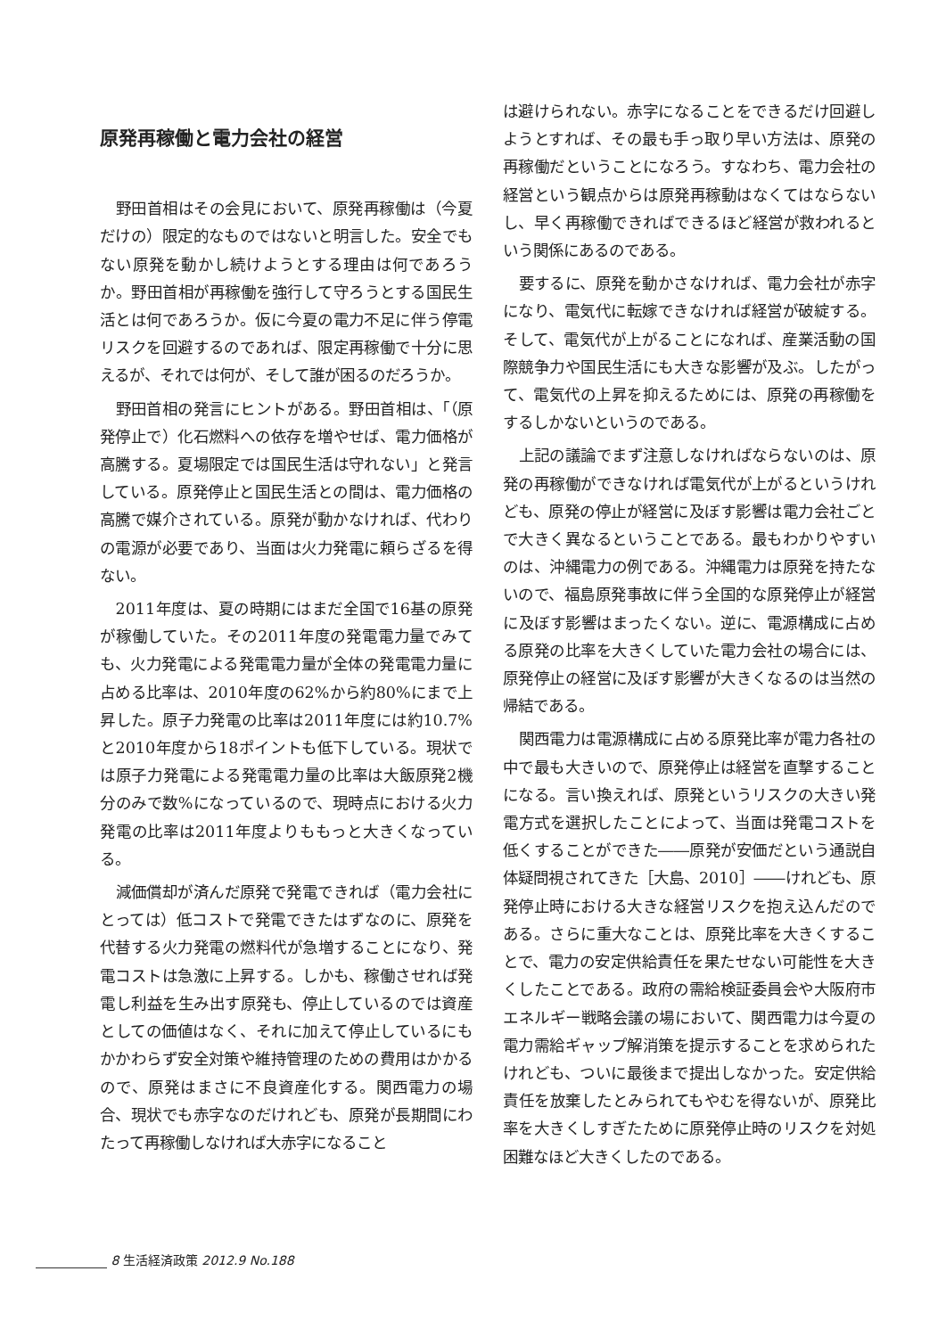原発再稼働と電力会社の経営
野田首相はその会見において、原発再稼働は（今夏だけの）限定的なものではないと明言した。安全でもない原発を動かし続けようとする理由は何であろうか。野田首相が再稼働を強行して守ろうとする国民生活とは何であろうか。仮に今夏の電力不足に伴う停電リスクを回避するのであれば、限定再稼働で十分に思えるが、それでは何が、そして誰が困るのだろうか。
野田首相の発言にヒントがある。野田首相は、「（原発停止で）化石燃料への依存を増やせば、電力価格が高騰する。夏場限定では国民生活は守れない」と発言している。原発停止と国民生活との間は、電力価格の高騰で媒介されている。原発が動かなければ、代わりの電源が必要であり、当面は火力発電に頼らざるを得ない。
2011年度は、夏の時期にはまだ全国で16基の原発が稼働していた。その2011年度の発電電力量でみても、火力発電による発電電力量が全体の発電電力量に占める比率は、2010年度の62%から約80%にまで上昇した。原子力発電の比率は2011年度には約10.7%と2010年度から18ポイントも低下している。現状では原子力発電による発電電力量の比率は大飯原発2機分のみで数%になっているので、現時点における火力発電の比率は2011年度よりももっと大きくなっている。
減価償却が済んだ原発で発電できれば（電力会社にとっては）低コストで発電できたはずなのに、原発を代替する火力発電の燃料代が急増することになり、発電コストは急激に上昇する。しかも、稼働させれば発電し利益を生み出す原発も、停止しているのでは資産としての価値はなく、それに加えて停止しているにもかかわらず安全対策や維持管理のための費用はかかるので、原発はまさに不良資産化する。関西電力の場合、現状でも赤字なのだけれども、原発が長期間にわたって再稼働しなければ大赤字になること
は避けられない。赤字になることをできるだけ回避しようとすれば、その最も手っ取り早い方法は、原発の再稼働だということになろう。すなわち、電力会社の経営という観点からは原発再稼動はなくてはならないし、早く再稼働できればできるほど経営が救われるという関係にあるのである。
要するに、原発を動かさなければ、電力会社が赤字になり、電気代に転嫁できなければ経営が破綻する。そして、電気代が上がることになれば、産業活動の国際競争力や国民生活にも大きな影響が及ぶ。したがって、電気代の上昇を抑えるためには、原発の再稼働をするしかないというのである。
上記の議論でまず注意しなければならないのは、原発の再稼働ができなければ電気代が上がるというけれども、原発の停止が経営に及ぼす影響は電力会社ごとで大きく異なるということである。最もわかりやすいのは、沖縄電力の例である。沖縄電力は原発を持たないので、福島原発事故に伴う全国的な原発停止が経営に及ぼす影響はまったくない。逆に、電源構成に占める原発の比率を大きくしていた電力会社の場合には、原発停止の経営に及ぼす影響が大きくなるのは当然の帰結である。
関西電力は電源構成に占める原発比率が電力各社の中で最も大きいので、原発停止は経営を直撃することになる。言い換えれば、原発というリスクの大きい発電方式を選択したことによって、当面は発電コストを低くすることができた――原発が安価だという通説自体疑問視されてきた［大島、2010］――けれども、原発停止時における大きな経営リスクを抱え込んだのである。さらに重大なことは、原発比率を大きくすることで、電力の安定供給責任を果たせない可能性を大きくしたことである。政府の需給検証委員会や大阪府市エネルギー戦略会議の場において、関西電力は今夏の電力需給ギャップ解消策を提示することを求められたけれども、ついに最後まで提出しなかった。安定供給責任を放棄したとみられてもやむを得ないが、原発比率を大きくしすぎたために原発停止時のリスクを対処困難なほど大きくしたのである。
8 生活経済政策 2012.9 No.188